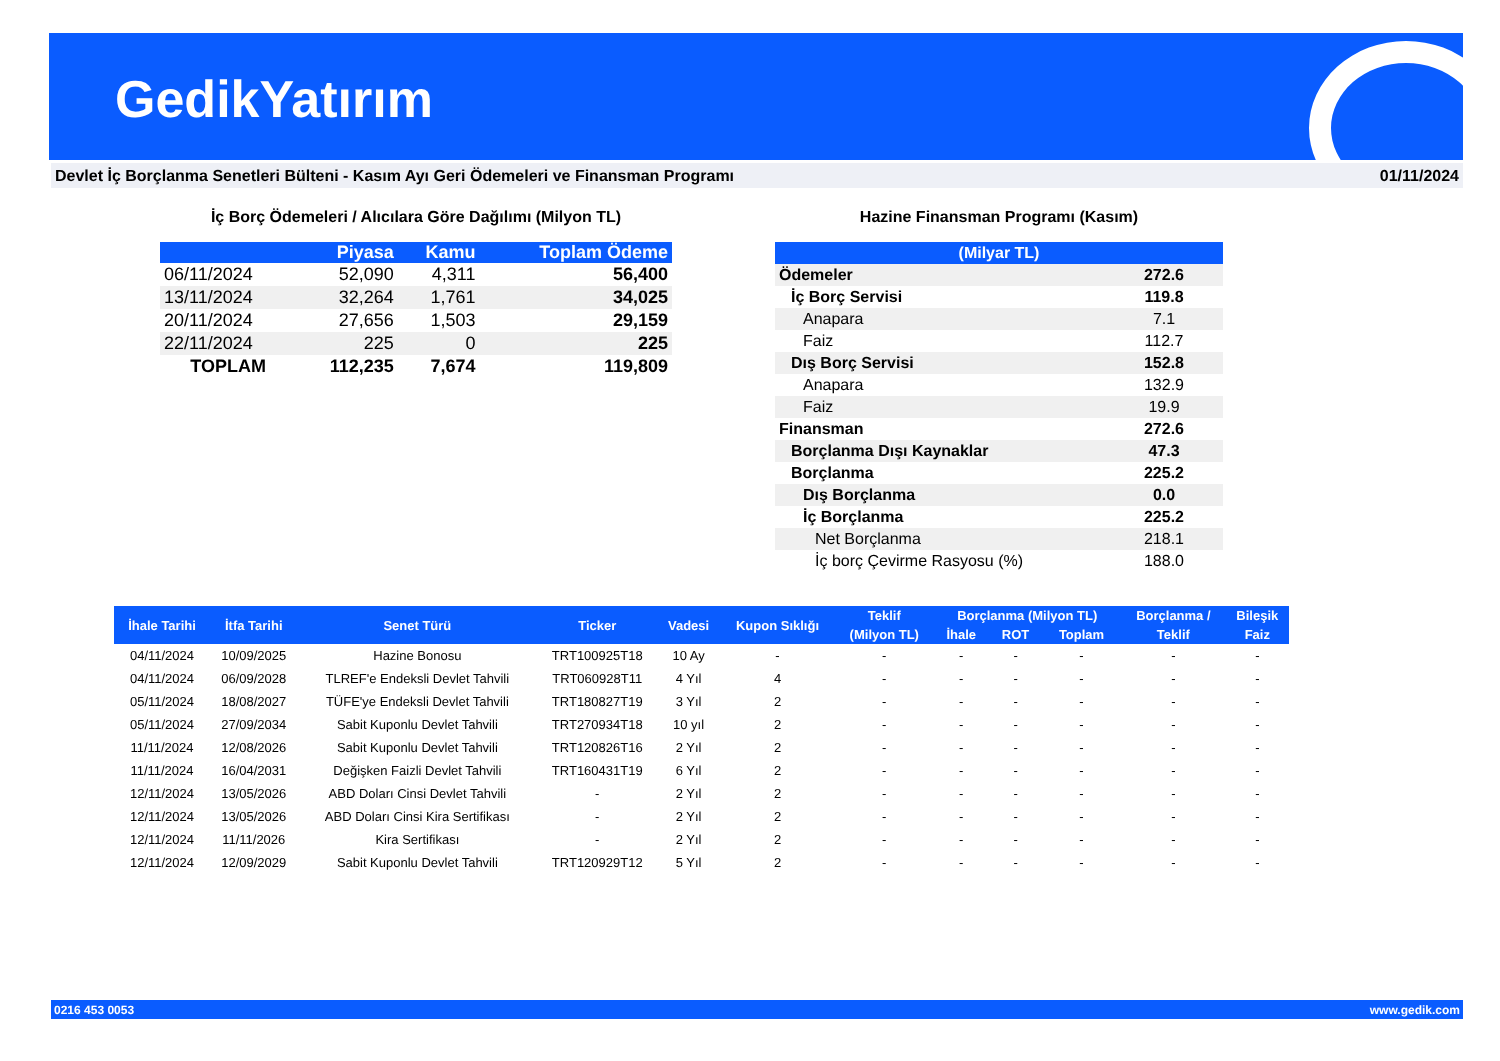GedikYatırım
Devlet İç Borçlanma Senetleri Bülteni - Kasım Ayı Geri Ödemeleri ve Finansman Programı 01/11/2024
İç Borç Ödemeleri / Alıcılara Göre Dağılımı (Milyon TL)
| | Piyasa | Kamu | Toplam Ödeme |
| --- | --- | --- | --- |
| 06/11/2024 | 52,090 | 4,311 | 56,400 |
| 13/11/2024 | 32,264 | 1,761 | 34,025 |
| 20/11/2024 | 27,656 | 1,503 | 29,159 |
| 22/11/2024 | 225 | 0 | 225 |
| TOPLAM | 112,235 | 7,674 | 119,809 |
Hazine Finansman Programı (Kasım)
| (Milyar TL) | |
| Ödemeler | 272.6 |
| İç Borç Servisi | 119.8 |
| Anapara | 7.1 |
| Faiz | 112.7 |
| Dış Borç Servisi | 152.8 |
| Anapara | 132.9 |
| Faiz | 19.9 |
| Finansman | 272.6 |
| Borçlanma Dışı Kaynaklar | 47.3 |
| Borçlanma | 225.2 |
| Dış Borçlanma | 0.0 |
| İç Borçlanma | 225.2 |
| Net Borçlanma | 218.1 |
| İç borç Çevirme Rasyosu (%) | 188.0 |
| İhale Tarihi | İtfa Tarihi | Senet Türü | Ticker | Vadesi | Kupon Sıklığı | Teklif | Borçlanma (Milyon TL) | | | Borçlanma / | Bileşik |
| --- | --- | --- | --- | --- | --- | --- | --- | --- | --- | --- | --- |
| | | | | | | (Milyon TL) | İhale | ROT | Toplam | Teklif | Faiz |
| 04/11/2024 | 10/09/2025 | Hazine Bonosu | TRT100925T18 | 10 Ay | - | - | - | - | - | - | - |
| 04/11/2024 | 06/09/2028 | TLREF'e Endeksli Devlet Tahvili | TRT060928T11 | 4 Yıl | 4 | - | - | - | - | - | - |
| 05/11/2024 | 18/08/2027 | TÜFE'ye Endeksli Devlet Tahvili | TRT180827T19 | 3 Yıl | 2 | - | - | - | - | - | - |
| 05/11/2024 | 27/09/2034 | Sabit Kuponlu Devlet Tahvili | TRT270934T18 | 10 yıl | 2 | - | - | - | - | - | - |
| 11/11/2024 | 12/08/2026 | Sabit Kuponlu Devlet Tahvili | TRT120826T16 | 2 Yıl | 2 | - | - | - | - | - | - |
| 11/11/2024 | 16/04/2031 | Değişken Faizli Devlet Tahvili | TRT160431T19 | 6 Yıl | 2 | - | - | - | - | - | - |
| 12/11/2024 | 13/05/2026 | ABD Doları Cinsi Devlet Tahvili | - | 2 Yıl | 2 | - | - | - | - | - | - |
| 12/11/2024 | 13/05/2026 | ABD Doları Cinsi Kira Sertifikası | - | 2 Yıl | 2 | - | - | - | - | - | - |
| 12/11/2024 | 11/11/2026 | Kira Sertifikası | - | 2 Yıl | 2 | - | - | - | - | - | - |
| 12/11/2024 | 12/09/2029 | Sabit Kuponlu Devlet Tahvili | TRT120929T12 | 5 Yıl | 2 | - | - | - | - | - | - |
0216 453 0053 www.gedik.com